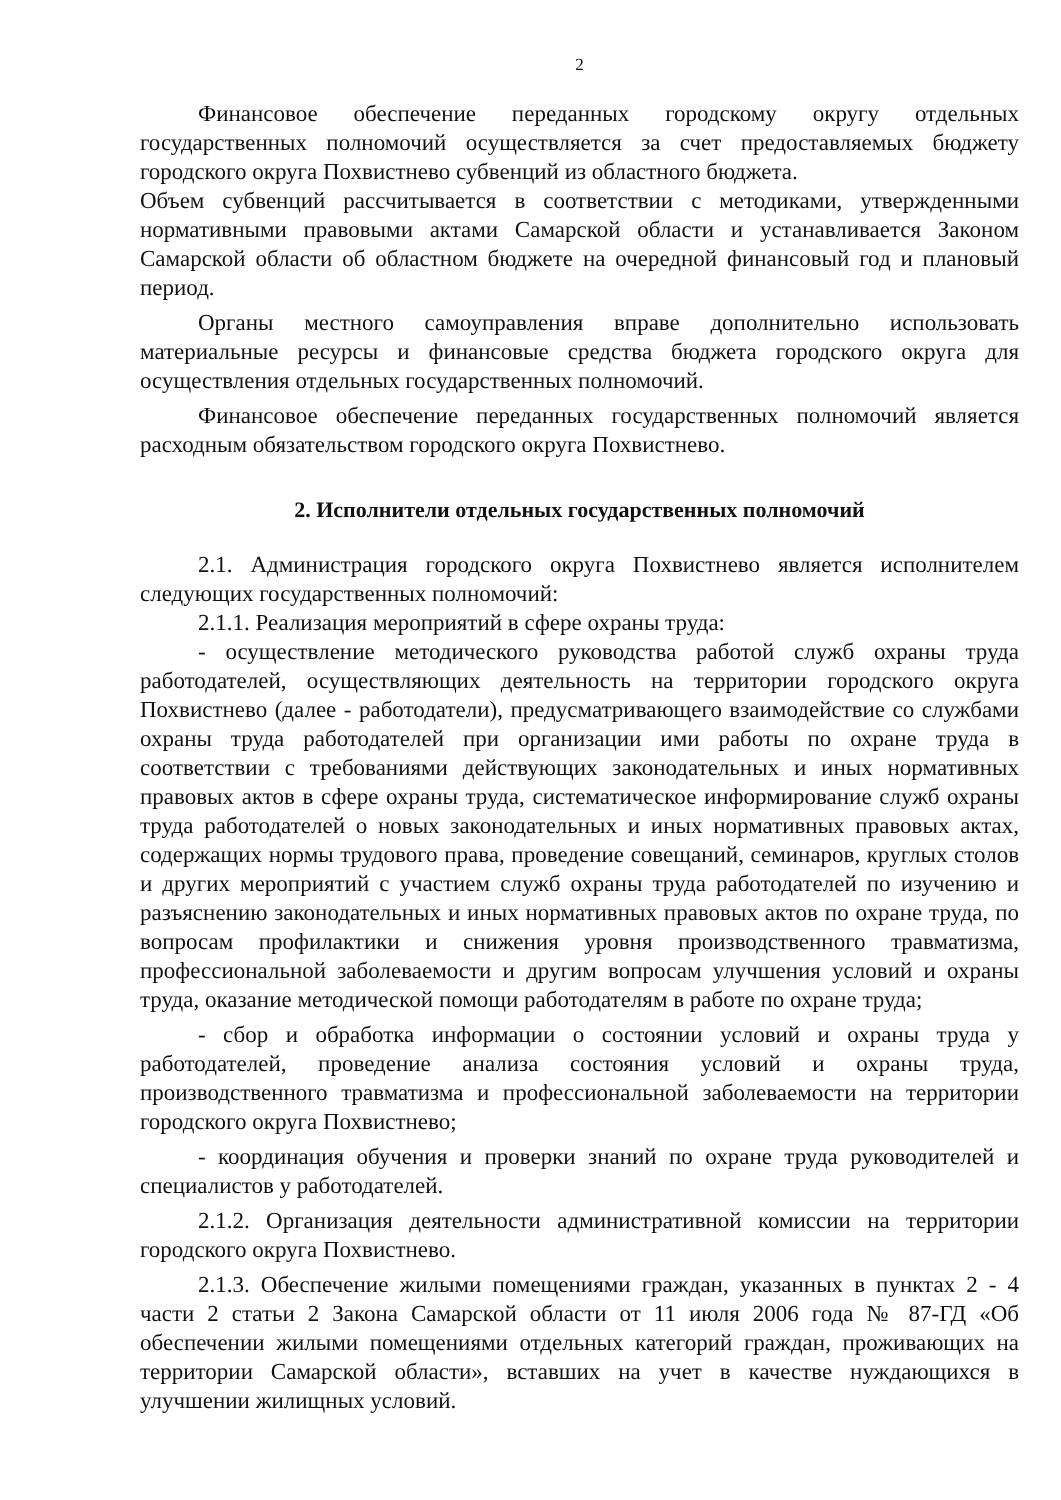2
Финансовое обеспечение переданных городскому округу отдельных государственных полномочий осуществляется за счет предоставляемых бюджету городского округа Похвистнево субвенций из областного бюджета.
Объем субвенций рассчитывается в соответствии с методиками, утвержденными нормативными правовыми актами Самарской области и устанавливается Законом Самарской области об областном бюджете на очередной финансовый год и плановый период.
Органы местного самоуправления вправе дополнительно использовать материальные ресурсы и финансовые средства бюджета городского округа для осуществления отдельных государственных полномочий.
Финансовое обеспечение переданных государственных полномочий является расходным обязательством городского округа Похвистнево.
2. Исполнители отдельных государственных полномочий
2.1. Администрация городского округа Похвистнево является исполнителем следующих государственных полномочий:
2.1.1. Реализация мероприятий в сфере охраны труда:
- осуществление методического руководства работой служб охраны труда работодателей, осуществляющих деятельность на территории городского округа Похвистнево (далее - работодатели), предусматривающего взаимодействие со службами охраны труда работодателей при организации ими работы по охране труда в соответствии с требованиями действующих законодательных и иных нормативных правовых актов в сфере охраны труда, систематическое информирование служб охраны труда работодателей о новых законодательных и иных нормативных правовых актах, содержащих нормы трудового права, проведение совещаний, семинаров, круглых столов и других мероприятий с участием служб охраны труда работодателей по изучению и разъяснению законодательных и иных нормативных правовых актов по охране труда, по вопросам профилактики и снижения уровня производственного травматизма, профессиональной заболеваемости и другим вопросам улучшения условий и охраны труда, оказание методической помощи работодателям в работе по охране труда;
- сбор и обработка информации о состоянии условий и охраны труда у работодателей, проведение анализа состояния условий и охраны труда, производственного травматизма и профессиональной заболеваемости на территории городского округа Похвистнево;
- координация обучения и проверки знаний по охране труда руководителей и специалистов у работодателей.
2.1.2. Организация деятельности административной комиссии на территории городского округа Похвистнево.
2.1.3. Обеспечение жилыми помещениями граждан, указанных в пунктах 2 - 4 части 2 статьи 2 Закона Самарской области от 11 июля 2006 года № 87-ГД «Об обеспечении жилыми помещениями отдельных категорий граждан, проживающих на территории Самарской области», вставших на учет в качестве нуждающихся в улучшении жилищных условий.